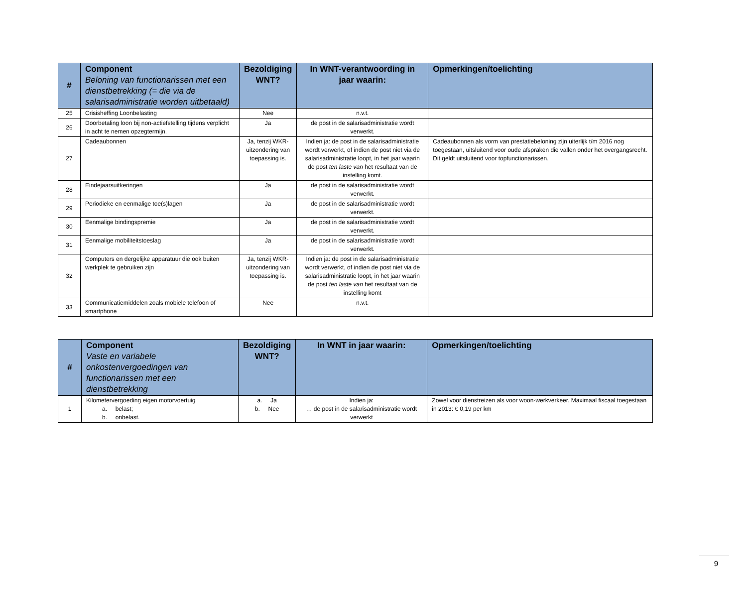| # | Component Beloning van functionarissen met een dienstbetrekking (= die via de salarisadministratie worden uitbetaald) | Bezoldiging WNT? | In WNT-verantwoording in jaar waarin: | Opmerkingen/toelichting |
| --- | --- | --- | --- | --- |
| 25 | Crisisheffing Loonbelasting | Nee | n.v.t. | |
| 26 | Doorbetaling loon bij non-actiefstelling tijdens verplicht in acht te nemen opzegtermijn. | Ja | de post in de salarisadministratie wordt verwerkt. | |
| 27 | Cadeaubonnen | Ja, tenzij WKR-uitzondering van toepassing is. | Indien ja: de post in de salarisadministratie wordt verwerkt, of indien de post niet via de salarisadministratie loopt, in het jaar waarin de post ten laste van het resultaat van de instelling komt. | Cadeaubonnen als vorm van prestatiebeloning zijn uiterlijk t/m 2016 nog toegestaan, uitsluitend voor oude afspraken die vallen onder het overgangsrecht. Dit geldt uitsluitend voor topfunctionarissen. |
| 28 | Eindejaarsuitkeringen | Ja | de post in de salarisadministratie wordt verwerkt. | |
| 29 | Periodieke en eenmalige toe(s)lagen | Ja | de post in de salarisadministratie wordt verwerkt. | |
| 30 | Eenmalige bindingspremie | Ja | de post in de salarisadministratie wordt verwerkt. | |
| 31 | Eenmalige mobiliteitstoeslag | Ja | de post in de salarisadministratie wordt verwerkt. | |
| 32 | Computers en dergelijke apparatuur die ook buiten werkplek te gebruiken zijn | Ja, tenzij WKR-uitzondering van toepassing is. | Indien ja: de post in de salarisadministratie wordt verwerkt, of indien de post niet via de salarisadministratie loopt, in het jaar waarin de post ten laste van het resultaat van de instelling komt | |
| 33 | Communicatiemiddelen zoals mobiele telefoon of smartphone | Nee | n.v.t. | |
| # | Component Vaste en variabele onkostenvergoedingen van functionarissen met een dienstbetrekking | Bezoldiging WNT? | In WNT in jaar waarin: | Opmerkingen/toelichting |
| --- | --- | --- | --- | --- |
| 1 | Kilometervergoeding eigen motorvoertuig a. belast; b. onbelast. | a. Ja b. Nee | Indien ja: … de post in de salarisadministratie wordt verwerkt | Zowel voor dienstreizen als voor woon-werkverkeer. Maximaal fiscaal toegestaan in 2013: € 0,19 per km |
9